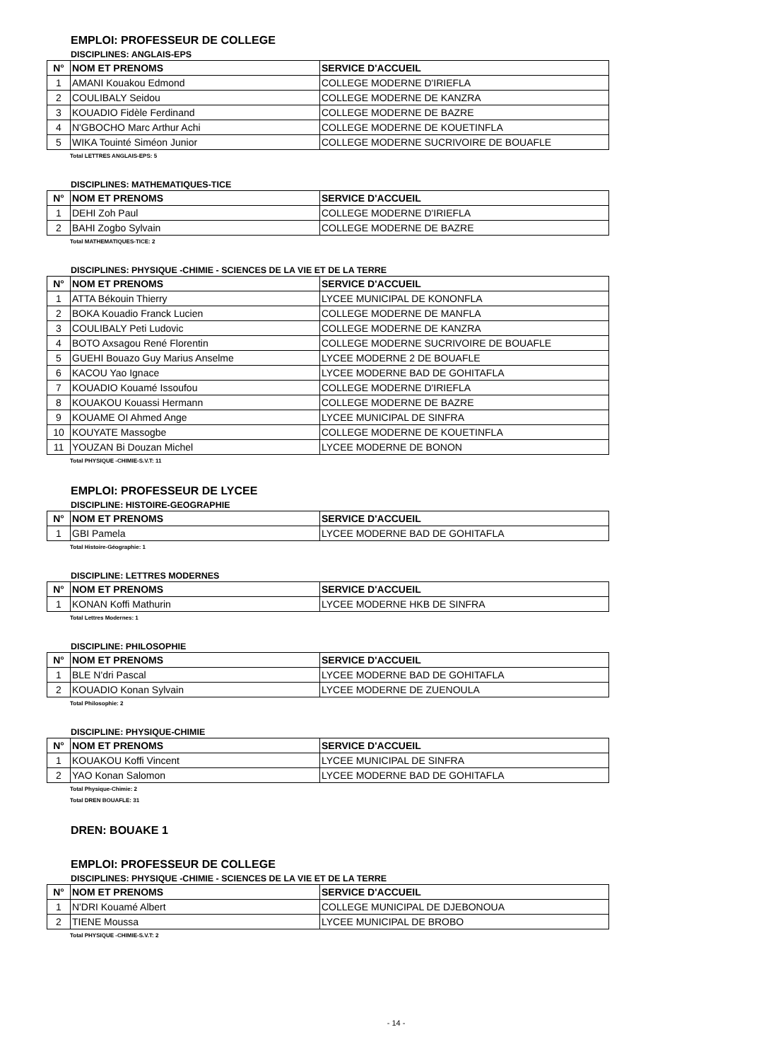EMPLOI: PROFESSEUR DE COLLEGE
DISCIPLINES: ANGLAIS-EPS
| N° | NOM ET PRENOMS | SERVICE D'ACCUEIL |
| --- | --- | --- |
| 1 | AMANI Kouakou Edmond | COLLEGE MODERNE D'IRIEFLA |
| 2 | COULIBALY Seidou | COLLEGE MODERNE DE KANZRA |
| 3 | KOUADIO Fidèle Ferdinand | COLLEGE MODERNE DE BAZRE |
| 4 | N'GBOCHO Marc Arthur Achi | COLLEGE MODERNE DE KOUETINFLA |
| 5 | WIKA Touinté Siméon Junior | COLLEGE MODERNE SUCRIVOIRE DE BOUAFLE |
Total LETTRES ANGLAIS-EPS: 5
DISCIPLINES: MATHEMATIQUES-TICE
| N° | NOM ET PRENOMS | SERVICE D'ACCUEIL |
| --- | --- | --- |
| 1 | DEHI Zoh Paul | COLLEGE MODERNE D'IRIEFLA |
| 2 | BAHI Zogbo Sylvain | COLLEGE MODERNE DE BAZRE |
Total MATHEMATIQUES-TICE: 2
DISCIPLINES: PHYSIQUE -CHIMIE - SCIENCES DE LA VIE ET DE LA TERRE
| N° | NOM ET PRENOMS | SERVICE D'ACCUEIL |
| --- | --- | --- |
| 1 | ATTA Békouin Thierry | LYCEE MUNICIPAL DE KONONFLA |
| 2 | BOKA Kouadio Franck Lucien | COLLEGE MODERNE DE MANFLA |
| 3 | COULIBALY Peti Ludovic | COLLEGE MODERNE DE KANZRA |
| 4 | BOTO Axsagou René Florentin | COLLEGE MODERNE SUCRIVOIRE DE BOUAFLE |
| 5 | GUEHI Bouazo Guy Marius Anselme | LYCEE MODERNE 2 DE BOUAFLE |
| 6 | KACOU Yao Ignace | LYCEE MODERNE BAD DE GOHITAFLA |
| 7 | KOUADIO Kouamé Issoufou | COLLEGE MODERNE D'IRIEFLA |
| 8 | KOUAKOU Kouassi Hermann | COLLEGE MODERNE DE BAZRE |
| 9 | KOUAME OI Ahmed Ange | LYCEE MUNICIPAL DE SINFRA |
| 10 | KOUYATE Massogbe | COLLEGE MODERNE DE KOUETINFLA |
| 11 | YOUZAN Bi Douzan Michel | LYCEE MODERNE DE BONON |
Total PHYSIQUE -CHIMIE-S.V.T: 11
EMPLOI: PROFESSEUR DE LYCEE
DISCIPLINE: HISTOIRE-GEOGRAPHIE
| N° | NOM ET PRENOMS | SERVICE D'ACCUEIL |
| --- | --- | --- |
| 1 | GBI Pamela | LYCEE MODERNE BAD DE GOHITAFLA |
Total Histoire-Géographie: 1
DISCIPLINE: LETTRES MODERNES
| N° | NOM ET PRENOMS | SERVICE D'ACCUEIL |
| --- | --- | --- |
| 1 | KONAN Koffi Mathurin | LYCEE MODERNE HKB DE SINFRA |
Total Lettres Modernes: 1
DISCIPLINE: PHILOSOPHIE
| N° | NOM ET PRENOMS | SERVICE D'ACCUEIL |
| --- | --- | --- |
| 1 | BLE N'dri Pascal | LYCEE MODERNE BAD DE GOHITAFLA |
| 2 | KOUADIO Konan Sylvain | LYCEE MODERNE DE ZUENOULA |
Total Philosophie: 2
DISCIPLINE: PHYSIQUE-CHIMIE
| N° | NOM ET PRENOMS | SERVICE D'ACCUEIL |
| --- | --- | --- |
| 1 | KOUAKOU Koffi Vincent | LYCEE MUNICIPAL DE SINFRA |
| 2 | YAO Konan Salomon | LYCEE MODERNE BAD DE GOHITAFLA |
Total Physique-Chimie: 2
Total DREN BOUAFLE: 31
DREN: BOUAKE 1
EMPLOI: PROFESSEUR DE COLLEGE
DISCIPLINES: PHYSIQUE -CHIMIE - SCIENCES DE LA VIE ET DE LA TERRE
| N° | NOM ET PRENOMS | SERVICE D'ACCUEIL |
| --- | --- | --- |
| 1 | N'DRI Kouamé Albert | COLLEGE MUNICIPAL DE DJEBONOUA |
| 2 | TIENE Moussa | LYCEE MUNICIPAL DE BROBO |
Total PHYSIQUE -CHIMIE-S.V.T: 2
- 14 -